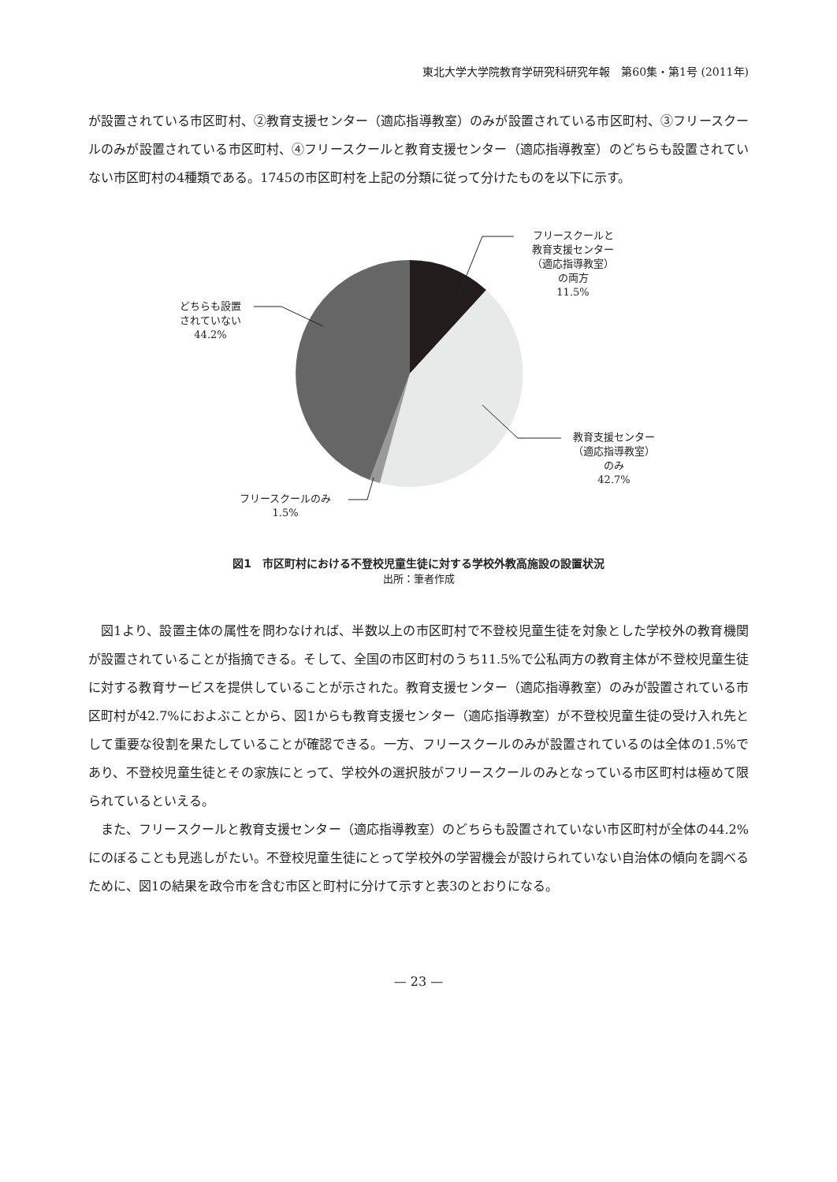東北大学大学院教育学研究科研究年報　第60集・第1号 (2011年)
が設置されている市区町村、②教育支援センター（適応指導教室）のみが設置されている市区町村、③フリースクールのみが設置されている市区町村、④フリースクールと教育支援センター（適応指導教室）のどちらも設置されていない市区町村の4種類である。1745の市区町村を上記の分類に従って分けたものを以下に示す。
フリースクールと
教育支援センター
（適応指導教室）
の両方
11.5%
教育支援センター
（適応指導教室）
のみ
42.7%
フリースクールのみ
1.5%
どちらも設置
されていない
44.2%
図1　市区町村における不登校児童生徒に対する学校外教高施設の設置状況
出所：筆者作成
図1より、設置主体の属性を問わなければ、半数以上の市区町村で不登校児童生徒を対象とした学校外の教育機関が設置されていることが指摘できる。そして、全国の市区町村のうち11.5%で公私両方の教育主体が不登校児童生徒に対する教育サービスを提供していることが示された。教育支援センター（適応指導教室）のみが設置されている市区町村が42.7%におよぶことから、図1からも教育支援センター（適応指導教室）が不登校児童生徒の受け入れ先として重要な役割を果たしていることが確認できる。一方、フリースクールのみが設置されているのは全体の1.5%であり、不登校児童生徒とその家族にとって、学校外の選択肢がフリースクールのみとなっている市区町村は極めて限られているといえる。
また、フリースクールと教育支援センター（適応指導教室）のどちらも設置されていない市区町村が全体の44.2%にのぼることも見逃しがたい。不登校児童生徒にとって学校外の学習機会が設けられていない自治体の傾向を調べるために、図1の結果を政令市を含む市区と町村に分けて示すと表3のとおりになる。
— 23 —